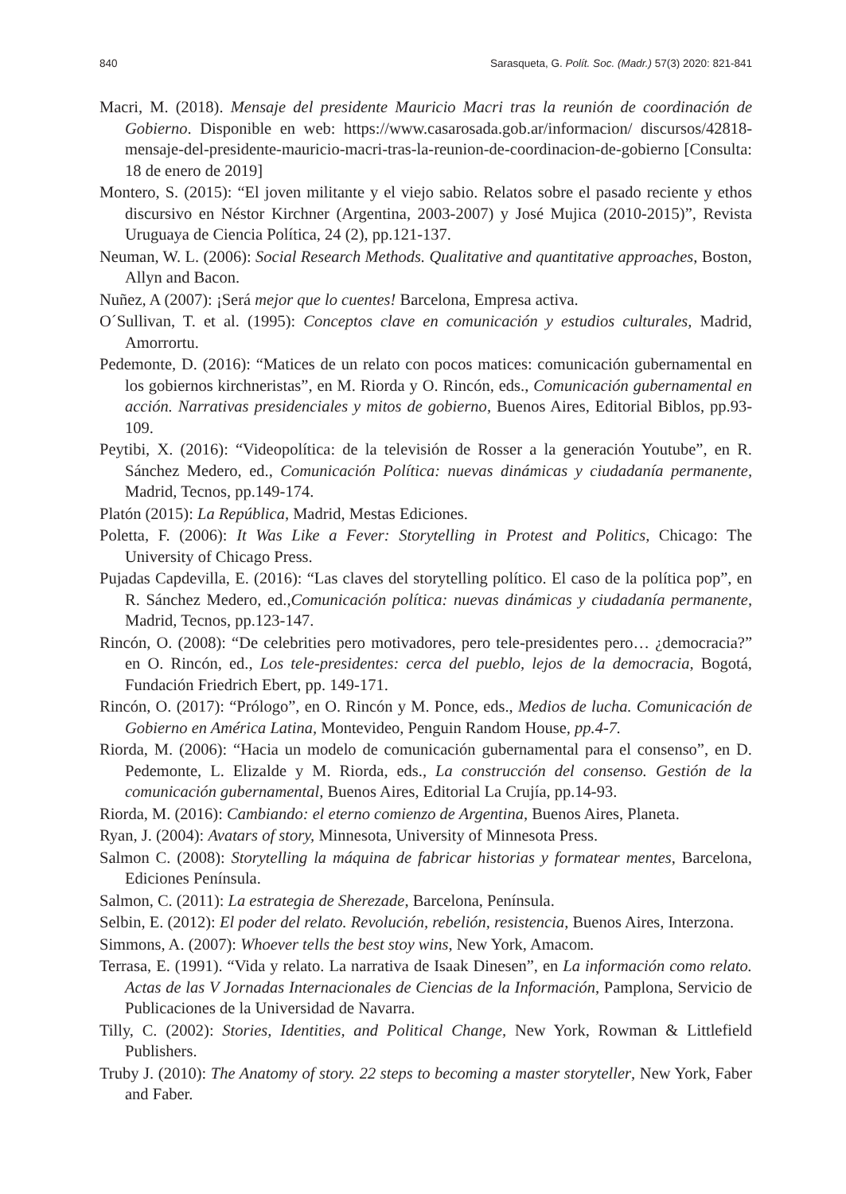840 Sarasqueta, G. Polít. Soc. (Madr.) 57(3) 2020: 821-841
Macri, M. (2018). Mensaje del presidente Mauricio Macri tras la reunión de coordinación de Gobierno. Disponible en web: https://www.casarosada.gob.ar/informacion/ discursos/42818-mensaje-del-presidente-mauricio-macri-tras-la-reunion-de-coordinacion-de-gobierno [Consulta: 18 de enero de 2019]
Montero, S. (2015): “El joven militante y el viejo sabio. Relatos sobre el pasado reciente y ethos discursivo en Néstor Kirchner (Argentina, 2003-2007) y José Mujica (2010-2015)”, Revista Uruguaya de Ciencia Política, 24 (2), pp.121-137.
Neuman, W. L. (2006): Social Research Methods. Qualitative and quantitative approaches, Boston, Allyn and Bacon.
Nuñez, A (2007): ¡Será mejor que lo cuentes! Barcelona, Empresa activa.
O´Sullivan, T. et al. (1995): Conceptos clave en comunicación y estudios culturales, Madrid, Amorrortu.
Pedemonte, D. (2016): “Matices de un relato con pocos matices: comunicación gubernamental en los gobiernos kirchneristas”, en M. Riorda y O. Rincón, eds., Comunicación gubernamental en acción. Narrativas presidenciales y mitos de gobierno, Buenos Aires, Editorial Biblos, pp.93-109.
Peytibi, X. (2016): “Videopolítica: de la televisión de Rosser a la generación Youtube”, en R. Sánchez Medero, ed., Comunicación Política: nuevas dinámicas y ciudadanía permanente, Madrid, Tecnos, pp.149-174.
Platón (2015): La República, Madrid, Mestas Ediciones.
Poletta, F. (2006): It Was Like a Fever: Storytelling in Protest and Politics, Chicago: The University of Chicago Press.
Pujadas Capdevilla, E. (2016): “Las claves del storytelling político. El caso de la política pop”, en R. Sánchez Medero, ed.,Comunicación política: nuevas dinámicas y ciudadanía permanente, Madrid, Tecnos, pp.123-147.
Rincón, O. (2008): “De celebrities pero motivadores, pero tele-presidentes pero… ¿democracia?” en O. Rincón, ed., Los tele-presidentes: cerca del pueblo, lejos de la democracia, Bogotá, Fundación Friedrich Ebert, pp. 149-171.
Rincón, O. (2017): “Prólogo”, en O. Rincón y M. Ponce, eds., Medios de lucha. Comunicación de Gobierno en América Latina, Montevideo, Penguin Random House, pp.4-7.
Riorda, M. (2006): “Hacia un modelo de comunicación gubernamental para el consenso”, en D. Pedemonte, L. Elizalde y M. Riorda, eds., La construcción del consenso. Gestión de la comunicación gubernamental, Buenos Aires, Editorial La Crujía, pp.14-93.
Riorda, M. (2016): Cambiando: el eterno comienzo de Argentina, Buenos Aires, Planeta.
Ryan, J. (2004): Avatars of story, Minnesota, University of Minnesota Press.
Salmon C. (2008): Storytelling la máquina de fabricar historias y formatear mentes, Barcelona, Ediciones Península.
Salmon, C. (2011): La estrategia de Sherezade, Barcelona, Península.
Selbin, E. (2012): El poder del relato. Revolución, rebelión, resistencia, Buenos Aires, Interzona.
Simmons, A. (2007): Whoever tells the best stoy wins, New York, Amacom.
Terrasa, E. (1991). “Vida y relato. La narrativa de Isaak Dinesen”, en La información como relato. Actas de las V Jornadas Internacionales de Ciencias de la Información, Pamplona, Servicio de Publicaciones de la Universidad de Navarra.
Tilly, C. (2002): Stories, Identities, and Political Change, New York, Rowman & Littlefield Publishers.
Truby J. (2010): The Anatomy of story. 22 steps to becoming a master storyteller, New York, Faber and Faber.